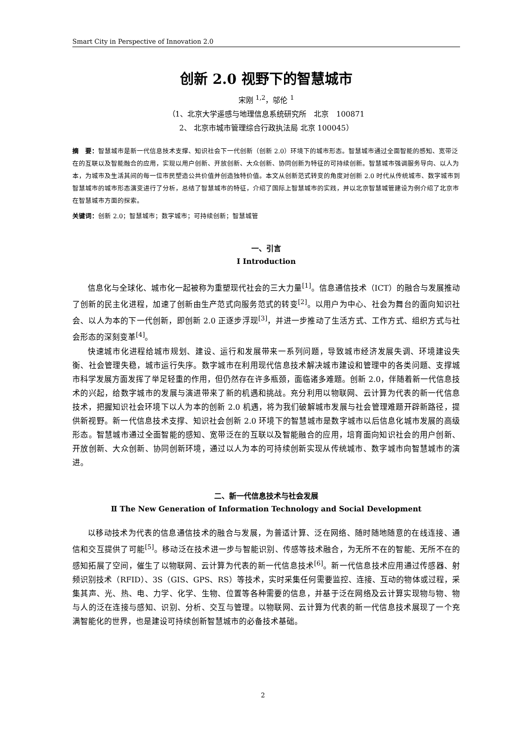Smart City in Perspective of Innovation 2.0
创新 2.0 视野下的智慧城市
宋刚 <sup>1,2</sup>，邬伦 <sup>1</sup>
（1、北京大学遥感与地理信息系统研究所　北京　100871
2、 北京市城市管理综合行政执法局 北京 100045）
摘　要：智慧城市是新一代信息技术支撑、知识社会下一代创新（创新 2.0）环境下的城市形态。智慧城市通过全面智能的感知、宽带泛在的互联以及智能融合的应用，实现以用户创新、开放创新、大众创新、协同创新为特征的可持续创新。智慧城市强调服务导向、以人为本，为城市及生活其间的每一位市民塑造公共价值并创造独特价值。本文从创新范式转变的角度对创新 2.0 时代从传统城市、数字城市到智慧城市的城市形态演变进行了分析，总结了智慧城市的特征，介绍了国际上智慧城市的实践，并以北京智慧城管建设为例介绍了北京市在智慧城市方面的探索。
关键词：创新 2.0；智慧城市；数字城市；可持续创新；智慧城管
一、引言
Ⅰ Introduction
信息化与全球化、城市化一起被称为重塑现代社会的三大力量<sup>[1]</sup>。信息通信技术（ICT）的融合与发展推动了创新的民主化进程，加速了创新由生产范式向服务范式的转变<sup>[2]</sup>。以用户为中心、社会为舞台的面向知识社会、以人为本的下一代创新，即创新 2.0 正逐步浮现<sup>[3]</sup>，并进一步推动了生活方式、工作方式、组织方式与社会形态的深刻变革<sup>[4]</sup>。
快速城市化进程给城市规划、建设、运行和发展带来一系列问题，导致城市经济发展失调、环境建设失衡、社会管理失稳，城市运行失序。数字城市在利用现代信息技术解决城市建设和管理中的各类问题、支撑城市科学发展方面发挥了举足轻重的作用，但仍然存在许多瓶颈，面临诸多难题。创新 2.0，伴随着新一代信息技术的兴起，给数字城市的发展与演进带来了新的机遇和挑战。充分利用以物联网、云计算为代表的新一代信息技术，把握知识社会环境下以人为本的创新 2.0 机遇，将为我们破解城市发展与社会管理难题开辟新路径，提供新视野。新一代信息技术支撑、知识社会创新 2.0 环境下的智慧城市是数字城市以后信息化城市发展的高级形态。智慧城市通过全面智能的感知、宽带泛在的互联以及智能融合的应用，培育面向知识社会的用户创新、开放创新、大众创新、协同创新环境，通过以人为本的可持续创新实现从传统城市、数字城市向智慧城市的演进。
二、新一代信息技术与社会发展
Ⅱ The New Generation of Information Technology and Social Development
以移动技术为代表的信息通信技术的融合与发展，为普适计算、泛在网络、随时随地随意的在线连接、通信和交互提供了可能<sup>[5]</sup>。移动泛在技术进一步与智能识别、传感等技术融合，为无所不在的智能、无所不在的感知拓展了空间，催生了以物联网、云计算为代表的新一代信息技术<sup>[6]</sup>。新一代信息技术应用通过传感器、射频识别技术（RFID）、3S（GIS、GPS、RS）等技术，实时采集任何需要监控、连接、互动的物体或过程，采集其声、光、热、电、力学、化学、生物、位置等各种需要的信息，并基于泛在网络及云计算实现物与物、物与人的泛在连接与感知、识别、分析、交互与管理。以物联网、云计算为代表的新一代信息技术展现了一个充满智能化的世界，也是建设可持续创新智慧城市的必备技术基础。
2